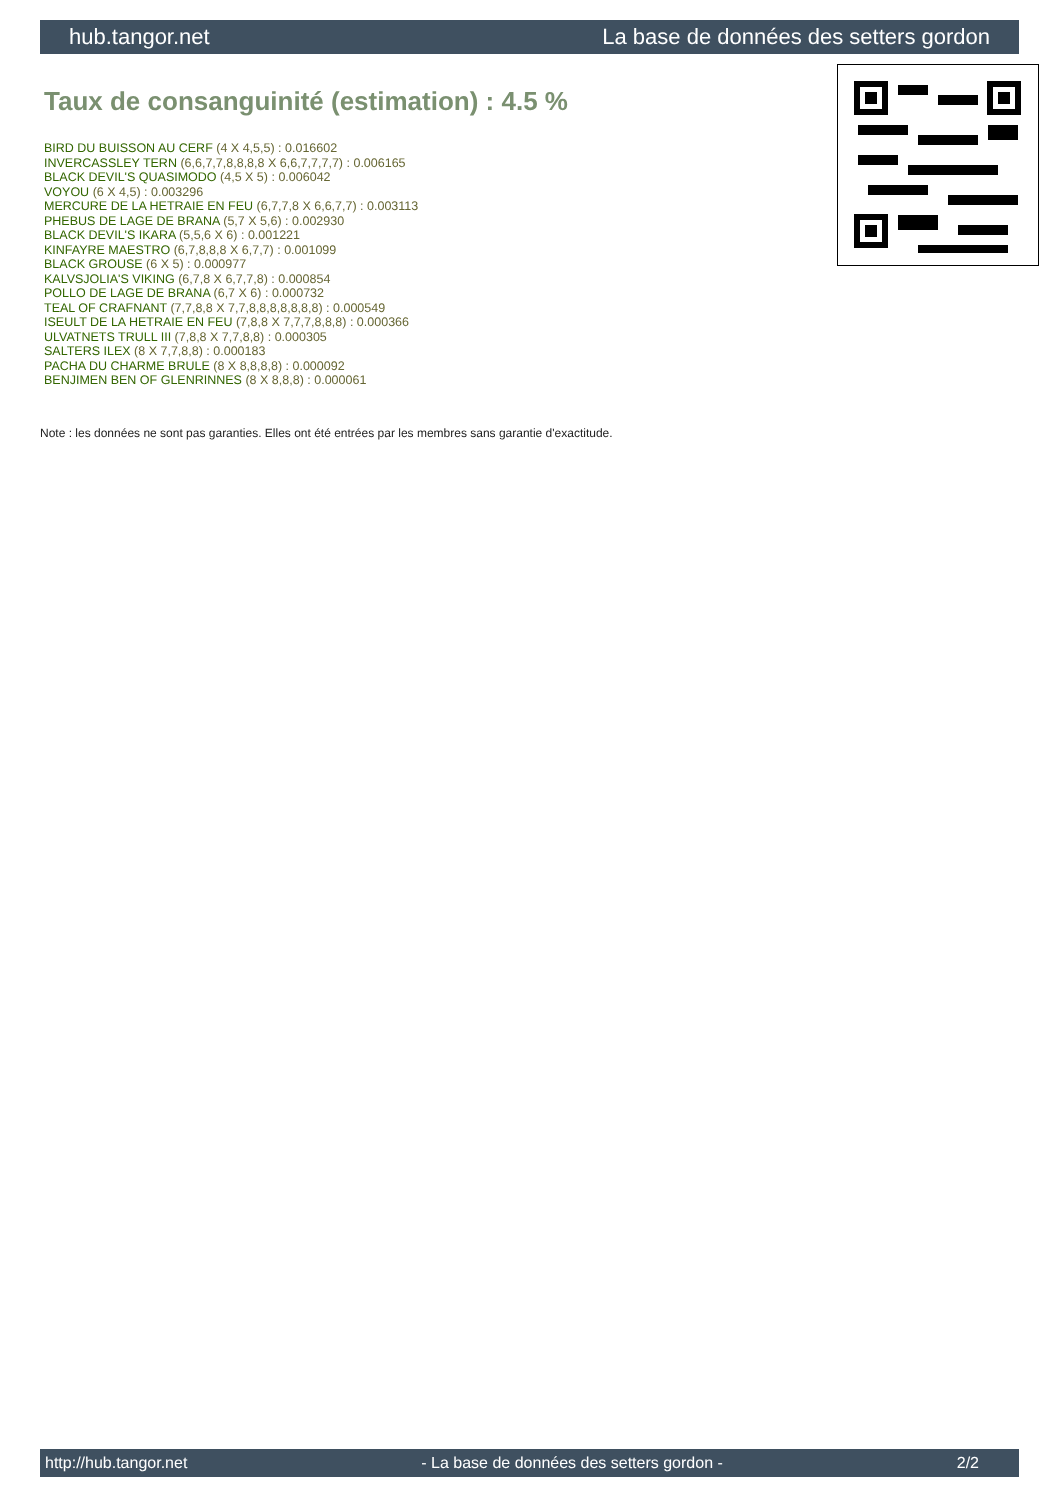hub.tangor.net La base de données des setters gordon
Taux de consanguinité (estimation) : 4.5 %
BIRD DU BUISSON AU CERF (4 X 4,5,5) : 0.016602
INVERCASSLEY TERN (6,6,7,7,8,8,8,8 X 6,6,7,7,7,7) : 0.006165
BLACK DEVIL'S QUASIMODO (4,5 X 5) : 0.006042
VOYOU (6 X 4,5) : 0.003296
MERCURE DE LA HETRAIE EN FEU (6,7,7,8 X 6,6,7,7) : 0.003113
PHEBUS DE LAGE DE BRANA (5,7 X 5,6) : 0.002930
BLACK DEVIL'S IKARA (5,5,6 X 6) : 0.001221
KINFAYRE MAESTRO (6,7,8,8,8 X 6,7,7) : 0.001099
BLACK GROUSE (6 X 5) : 0.000977
KALVSJOLIA'S VIKING (6,7,8 X 6,7,7,8) : 0.000854
POLLO DE LAGE DE BRANA (6,7 X 6) : 0.000732
TEAL OF CRAFNANT (7,7,8,8 X 7,7,8,8,8,8,8,8,8) : 0.000549
ISEULT DE LA HETRAIE EN FEU (7,8,8 X 7,7,7,8,8,8) : 0.000366
ULVATNETS TRULL III (7,8,8 X 7,7,8,8) : 0.000305
SALTERS ILEX (8 X 7,7,8,8) : 0.000183
PACHA DU CHARME BRULE (8 X 8,8,8,8) : 0.000092
BENJIMEN BEN OF GLENRINNES (8 X 8,8,8) : 0.000061
Note : les données ne sont pas garanties. Elles ont été entrées par les membres sans garantie d'exactitude.
http://hub.tangor.net - La base de données des setters gordon - 2/2